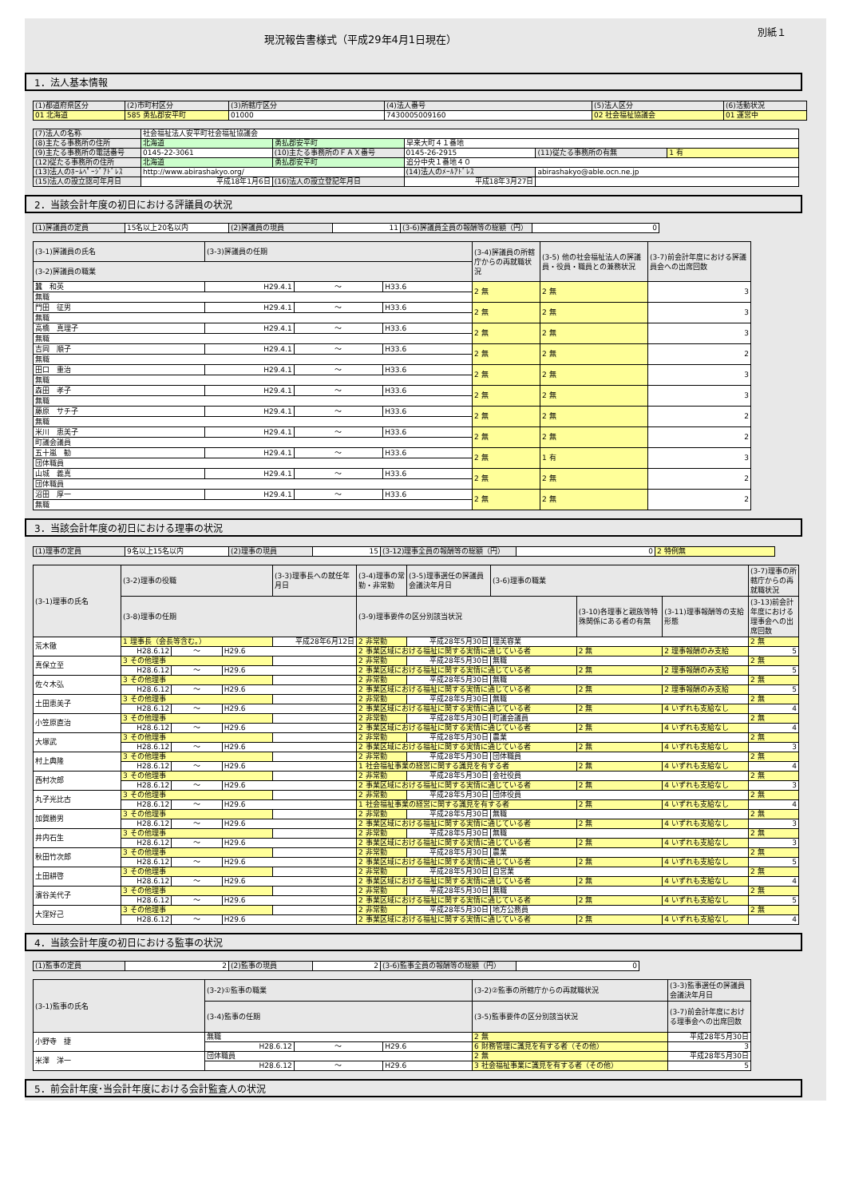現況報告書様式（平成29年4月1日現在）
別紙１
1．法人基本情報
| (1)都道府県区分 | (2)市町村区分 | (3)所轄庁区分 | (4)法人番号 | (5)法人区分 | (6)活動状況 |
| --- | --- | --- | --- | --- | --- |
| 01 北海道 | 585 勇払郡安平町 | 01000 | 7430005009160 | 02 社会福祉協議会 | 01 運営中 |
| (7)法人の名称 | 社会福祉法人安平町社会福祉協議会 | | | | |
| (8)主たる事務所の住所 | 北海道 | 勇払郡安平町 | 早来大町４１番地 | | |
| (9)主たる事務所の電話番号 | 0145-22-3061 | (10)主たる事務所のＦＡＸ番号 | 0145-26-2915 | (11)従たる事務所の有無 | 1 有 |
| (12)従たる事務所の住所 | 北海道 | 勇払郡安平町 | 追分中央１番地４０ | | |
| (13)法人のﾎｰﾑﾍﾟｰｼﾞｱﾄﾞﾚｽ | http://www.abirashakyo.org/ | | (14)法人のﾒｰﾙｱﾄﾞﾚｽ | abirashakyo@able.ocn.ne.jp | |
| (15)法人の設立認可年月日 | 平成18年1月6日 | (16)法人の設立登記年月日 | 平成18年3月27日 | | |
2．当該会計年度の初日における評議員の状況
| (1)評議員の定員 | 15名以上20名以内 | (2)評議員の現員 | 11 | (3-6)評議員全員の報酬等の総額（円） | 0 |
| (3-1)評議員の氏名 | (3-3)評議員の任期 | | | (3-4)評議員の所轄庁からの再就職状況 | (3-5) 他の社会福祉法人の評議員・役員・職員との兼務状況 | (3-7)前会計年度における評議員会への出席回数 |
| --- | --- | --- | --- | --- | --- | --- |
| (3-2)評議員の職業 | | | | | | |
| 蠶 和英 | H29.4.1 | ～ | H33.6 | 2 無 | 2 無 | 3 |
| 無職 | | | | | | |
| 門田 征男 | H29.4.1 | ～ | H33.6 | 2 無 | 2 無 | 3 |
| 無職 | | | | | | |
| 高橋 真理子 | H29.4.1 | ～ | H33.6 | 2 無 | 2 無 | 3 |
| 無職 | | | | | | |
| 吉岡 順子 | H29.4.1 | ～ | H33.6 | 2 無 | 2 無 | 2 |
| 無職 | | | | | | |
| 田口 重治 | H29.4.1 | ～ | H33.6 | 2 無 | 2 無 | 3 |
| 無職 | | | | | | |
| 森田 孝子 | H29.4.1 | ～ | H33.6 | 2 無 | 2 無 | 3 |
| 無職 | | | | | | |
| 藤原 サチ子 | H29.4.1 | ～ | H33.6 | 2 無 | 2 無 | 2 |
| 無職 | | | | | | |
| 米川 恵美子 | H29.4.1 | ～ | H33.6 | 2 無 | 2 無 | 2 |
| 町議会議員 | | | | | | |
| 五十嵐 勧 | H29.4.1 | ～ | H33.6 | 2 無 | 1 有 | 3 |
| 団体職員 | | | | | | |
| 山城 義真 | H29.4.1 | ～ | H33.6 | 2 無 | 2 無 | 2 |
| 団体職員 | | | | | | |
| 沼田 厚一 | H29.4.1 | ～ | H33.6 | 2 無 | 2 無 | 2 |
| 無職 | | | | | | |
3．当該会計年度の初日における理事の状況
| (1)理事の定員 | 9名以上15名以内 | (2)理事の現員 | 15 | (3-12)理事全員の報酬等の総額（円） | 0 | 2 特例無 |
| (3-1)理事の氏名 | (3-2)理事の役職 | | | (3-3)理事長への就任年月日 | (3-4)理事の常勤・非常勤 | (3-5)理事選任の評議員会議決年月日 | (3-6)理事の職業 | | | (3-7)理事の所轄庁からの再就職状況 |
| --- | --- | --- | --- | --- | --- | --- | --- | --- | --- | --- |
| | (3-8)理事の任期 | | | | (3-9)理事要件の区分別該当状況 | | | (3-10)各理事と親族等特殊関係にある者の有無 | (3-11)理事報酬等の支給形態 | (3-13)前会計年度における理事会への出席回数 |
| 荒木徹 | 1 理事長（会長等含む。） | | | 平成28年6月12日 | 2 非常勤 | 平成28年5月30日 | 理美容業 | | | 2 無 |
| | H28.6.12 | ～ | H29.6 | | 2 事業区域における福祉に関する実情に通じている者 | | | 2 無 | 2 理事報酬のみ支給 | 5 |
| 真保立至 | 3 その他理事 | | | | 2 非常勤 | 平成28年5月30日 | 無職 | | | 2 無 |
| | H28.6.12 | ～ | H29.6 | | 2 事業区域における福祉に関する実情に通じている者 | | | 2 無 | 2 理事報酬のみ支給 | 5 |
| 佐々木弘 | 3 その他理事 | | | | 2 非常勤 | 平成28年5月30日 | 無職 | | | 2 無 |
| | H28.6.12 | ～ | H29.6 | | 2 事業区域における福祉に関する実情に通じている者 | | | 2 無 | 2 理事報酬のみ支給 | 5 |
| 土田恵美子 | 3 その他理事 | | | | 2 非常勤 | 平成28年5月30日 | 無職 | | | 2 無 |
| | H28.6.12 | ～ | H29.6 | | 2 事業区域における福祉に関する実情に通じている者 | | | 2 無 | 4 いずれも支給なし | 4 |
| 小笠原直治 | 3 その他理事 | | | | 2 非常勤 | 平成28年5月30日 | 町議会議員 | | | 2 無 |
| | H28.6.12 | ～ | H29.6 | | 2 事業区域における福祉に関する実情に通じている者 | | | 2 無 | 4 いずれも支給なし | 4 |
| 大塚武 | 3 その他理事 | | | | 2 非常勤 | 平成28年5月30日 | 農業 | | | 2 無 |
| | H28.6.12 | ～ | H29.6 | | 2 事業区域における福祉に関する実情に通じている者 | | | 2 無 | 4 いずれも支給なし | 3 |
| 村上典隆 | 3 その他理事 | | | | 2 非常勤 | 平成28年5月30日 | 団体職員 | | | 2 無 |
| | H28.6.12 | ～ | H29.6 | | 1 社会福祉事業の経営に関する識見を有する者 | | | 2 無 | 4 いずれも支給なし | 4 |
| 西村次郎 | 3 その他理事 | | | | 2 非常勤 | 平成28年5月30日 | 会社役員 | | | 2 無 |
| | H28.6.12 | ～ | H29.6 | | 2 事業区域における福祉に関する実情に通じている者 | | | 2 無 | 4 いずれも支給なし | 3 |
| 丸子光比古 | 3 その他理事 | | | | 2 非常勤 | 平成28年5月30日 | 団体役員 | | | 2 無 |
| | H28.6.12 | ～ | H29.6 | | 1 社会福祉事業の経営に関する識見を有する者 | | | 2 無 | 4 いずれも支給なし | 4 |
| 加賀勝男 | 3 その他理事 | | | | 2 非常勤 | 平成28年5月30日 | 無職 | | | 2 無 |
| | H28.6.12 | ～ | H29.6 | | 2 事業区域における福祉に関する実情に通じている者 | | | 2 無 | 4 いずれも支給なし | 3 |
| 井内石生 | 3 その他理事 | | | | 2 非常勤 | 平成28年5月30日 | 無職 | | | 2 無 |
| | H28.6.12 | ～ | H29.6 | | 2 事業区域における福祉に関する実情に通じている者 | | | 2 無 | 4 いずれも支給なし | 3 |
| 秋田竹次郎 | 3 その他理事 | | | | 2 非常勤 | 平成28年5月30日 | 農業 | | | 2 無 |
| | H28.6.12 | ～ | H29.6 | | 2 事業区域における福祉に関する実情に通じている者 | | | 2 無 | 4 いずれも支給なし | 5 |
| 土田耕啓 | 3 その他理事 | | | | 2 非常勤 | 平成28年5月30日 | 自営業 | | | 2 無 |
| | H28.6.12 | ～ | H29.6 | | 2 事業区域における福祉に関する実情に通じている者 | | | 2 無 | 4 いずれも支給なし | 4 |
| 濱谷美代子 | 3 その他理事 | | | | 2 非常勤 | 平成28年5月30日 | 無職 | | | 2 無 |
| | H28.6.12 | ～ | H29.6 | | 2 事業区域における福祉に関する実情に通じている者 | | | 2 無 | 4 いずれも支給なし | 5 |
| 大窪好己 | 3 その他理事 | | | | 2 非常勤 | 平成28年5月30日 | 地方公務員 | | | 2 無 |
| | H28.6.12 | ～ | H29.6 | | 2 事業区域における福祉に関する実情に通じている者 | | | 2 無 | 4 いずれも支給なし | 4 |
4．当該会計年度の初日における監事の状況
| (1)監事の定員 | 2 | (2)監事の現員 | 2 | (3-6)監事全員の報酬等の総額（円） | 0 |
| (3-1)監事の氏名 | (3-2)①監事の職業 | | | (3-2)②監事の所轄庁からの再就職状況 | (3-3)監事選任の評議員会議決年月日 |
| --- | --- | --- | --- | --- | --- |
| | (3-4)監事の任期 | | | (3-5)監事要件の区分別該当状況 | (3-7)前会計年度における理事会への出席回数 |
| 小野寺 捷 | 無職 | | | 2 無 | 平成28年5月30日 |
| | H28.6.12 | ～ | H29.6 | 6 財務管理に識見を有する者（その他） | 3 |
| 米澤 洋一 | 団体職員 | | | 2 無 | 平成28年5月30日 |
| | H28.6.12 | ～ | H29.6 | 3 社会福祉事業に識見を有する者（その他） | 5 |
5．前会計年度･当会計年度における会計監査人の状況